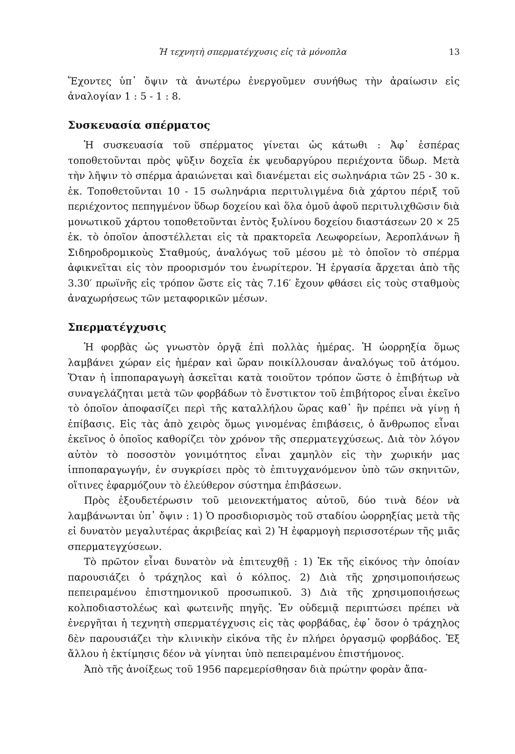Ἡ τεχνητὴ σπερματέγχυσις εἰς τὰ μόνοπλα 13
Ἔχοντες ὑπ᾽ ὄψιν τὰ ἀνωτέρω ἐνεργοῦμεν συνήθως τὴν ἀραίωσιν εἰς ἀναλογίαν 1 : 5 - 1 : 8.
Συσκευασία σπέρματος
Ἡ συσκευασία τοῦ σπέρματος γίνεται ὡς κάτωθι : Ἀφ᾽ ἑσπέρας τοποθετοῦνται πρὸς ψῦξιν δοχεῖα ἐκ ψευδαργύρου περιέχοντα ὕδωρ. Μετὰ τὴν λῆψιν τὸ σπέρμα ἀραιώνεται καὶ διανέμεται εἰς σωληνάρια τῶν 25 - 30 κ. ἑκ. Τοποθετοῦνται 10 - 15 σωληνάρια περιτυλιγμένα διὰ χάρτου πέριξ τοῦ περιέχοντος πεπηγμένον ὕδωρ δοχείου καὶ ὅλα ὁμοῦ ἀφοῦ περιτυλιχθῶσιν διὰ μονωτικοῦ χάρτου τοποθετοῦνται ἐντὸς ξυλίνου δοχείου διαστάσεων 20 × 25 ἑκ. τὸ ὁποῖον ἀποστέλλεται εἰς τὰ πρακτορεῖα Λεωφορείων, Ἀεροπλάνων ἢ Σιδηροδρομικοὺς Σταθμούς, ἀναλόγως τοῦ μέσου μὲ τὸ ὁποῖον τὸ σπέρμα ἀφικνεῖται εἰς τὸν προορισμόν του ἐνωρίτερον. Ἡ ἐργασία ἄρχεται ἀπὸ τῆς 3.30′ πρωϊνῆς εἰς τρόπον ὥστε εἰς τὰς 7.16′ ἔχουν φθάσει εἰς τοὺς σταθμοὺς ἀναχωρήσεως τῶν μεταφορικῶν μέσων.
Σπερματέγχυσις
Ἡ φορβὰς ὡς γνωστὸν ὀργᾷ ἐπὶ πολλὰς ἡμέρας. Ἡ ὠορρηξία ὅμως λαμβάνει χώραν εἰς ἡμέραν καὶ ὥραν ποικίλλουσαν ἀναλόγως τοῦ ἀτόμου. Ὅταν ἡ ἱπποπαραγωγὴ ἀσκεῖται κατὰ τοιοῦτον τρόπον ὥστε ὁ ἐπιβήτωρ νὰ συναγελάζηται μετὰ τῶν φορβάδων τὸ ἔνστικτον τοῦ ἐπιβήτορος εἶναι ἐκεῖνο τὸ ὁποῖον ἀποφασίζει περὶ τῆς καταλλήλου ὥρας καθ᾽ ἣν πρέπει νὰ γίνῃ ἡ ἐπίβασις. Εἰς τὰς ἀπὸ χειρὸς ὅμως γινομένας ἐπιβάσεις, ὁ ἄνθρωπος εἶναι ἐκεῖνος ὁ ὁποῖος καθορίζει τὸν χρόνον τῆς σπερματεγχύσεως. Διὰ τὸν λόγον αὐτὸν τὸ ποσοστὸν γονιμότητος εἶναι χαμηλὸν εἰς τὴν χωρικήν μας ἱπποπαραγωγήν, ἐν συγκρίσει πρὸς τὸ ἐπιτυγχανόμενον ὑπὸ τῶν σκηνιτῶν, οἵτινες ἐφαρμόζουν τὸ ἐλεύθερον σύστημα ἐπιβάσεων.
Πρὸς ἐξουδετέρωσιν τοῦ μειονεκτήματος αὐτοῦ, δύο τινὰ δέον νὰ λαμβάνωνται ὑπ᾽ ὄψιν : 1) Ὁ προσδιορισμὸς τοῦ σταδίου ὠορρηξίας μετὰ τῆς εἰ δυνατὸν μεγαλυτέρας ἀκριβείας καὶ 2) Ἡ ἐφαρμογὴ περισσοτέρων τῆς μιᾶς σπερματεγχύσεων.
Τὸ πρῶτον εἶναι δυνατὸν νὰ ἐπιτευχθῇ : 1) Ἐκ τῆς εἰκόνος τὴν ὁποίαν παρουσιάζει ὁ τράχηλος καὶ ὁ κόλπος. 2) Διὰ τῆς χρησιμοποιήσεως πεπειραμένου ἐπιστημονικοῦ προσωπικοῦ. 3) Διὰ τῆς χρησιμοποιήσεως κολποδιαστολέως καὶ φωτεινῆς πηγῆς. Ἐν οὐδεμιᾷ περιπτώσει πρέπει νὰ ἐνεργῆται ἡ τεχνητὴ σπερματέγχυσις εἰς τὰς φορβάδας, ἐφ᾽ ὅσον ὁ τράχηλος δὲν παρουσιάζει τὴν κλινικὴν εἰκόνα τῆς ἐν πλήρει ὀργασμῷ φορβάδος. Ἐξ ἄλλου ἡ ἐκτίμησις δέον νὰ γίνηται ὑπὸ πεπειραμένου ἐπιστήμονος.
Ἀπὸ τῆς ἀνοίξεως τοῦ 1956 παρεμερίσθησαν διὰ πρώτην φορὰν ἄπα-